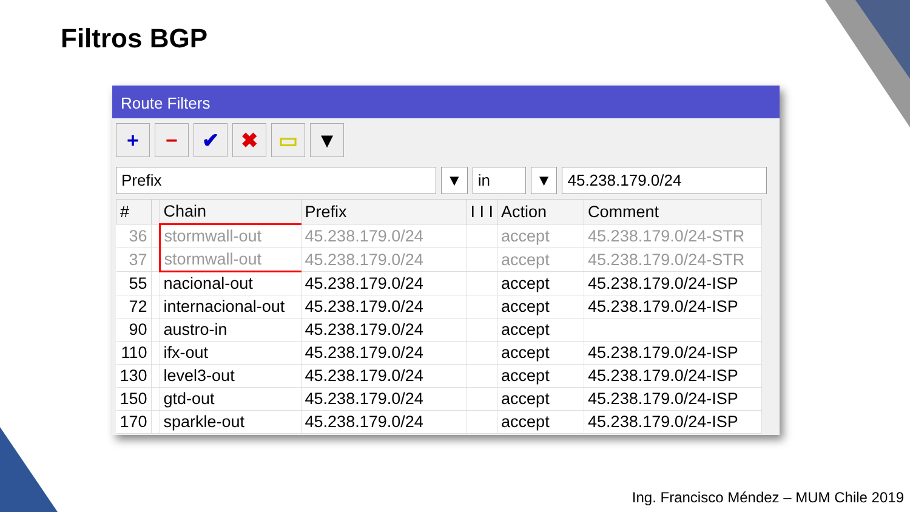Filtros BGP
Route Filters
+ − ✔ ✖ ▭ ▼
Prefix ▼ in ▼ 45.238.179.0/24
| # | | Chain | Prefix | I I I | Action | Comment |
| --- | --- | --- | --- | --- | --- | --- |
| 36 | | stormwall-out | 45.238.179.0/24 | | accept | 45.238.179.0/24-STR |
| 37 | | stormwall-out | 45.238.179.0/24 | | accept | 45.238.179.0/24-STR |
| 55 | | nacional-out | 45.238.179.0/24 | | accept | 45.238.179.0/24-ISP |
| 72 | | internacional-out | 45.238.179.0/24 | | accept | 45.238.179.0/24-ISP |
| 90 | | austro-in | 45.238.179.0/24 | | accept | |
| 110 | | ifx-out | 45.238.179.0/24 | | accept | 45.238.179.0/24-ISP |
| 130 | | level3-out | 45.238.179.0/24 | | accept | 45.238.179.0/24-ISP |
| 150 | | gtd-out | 45.238.179.0/24 | | accept | 45.238.179.0/24-ISP |
| 170 | | sparkle-out | 45.238.179.0/24 | | accept | 45.238.179.0/24-ISP |
Ing. Francisco Méndez – MUM Chile 2019